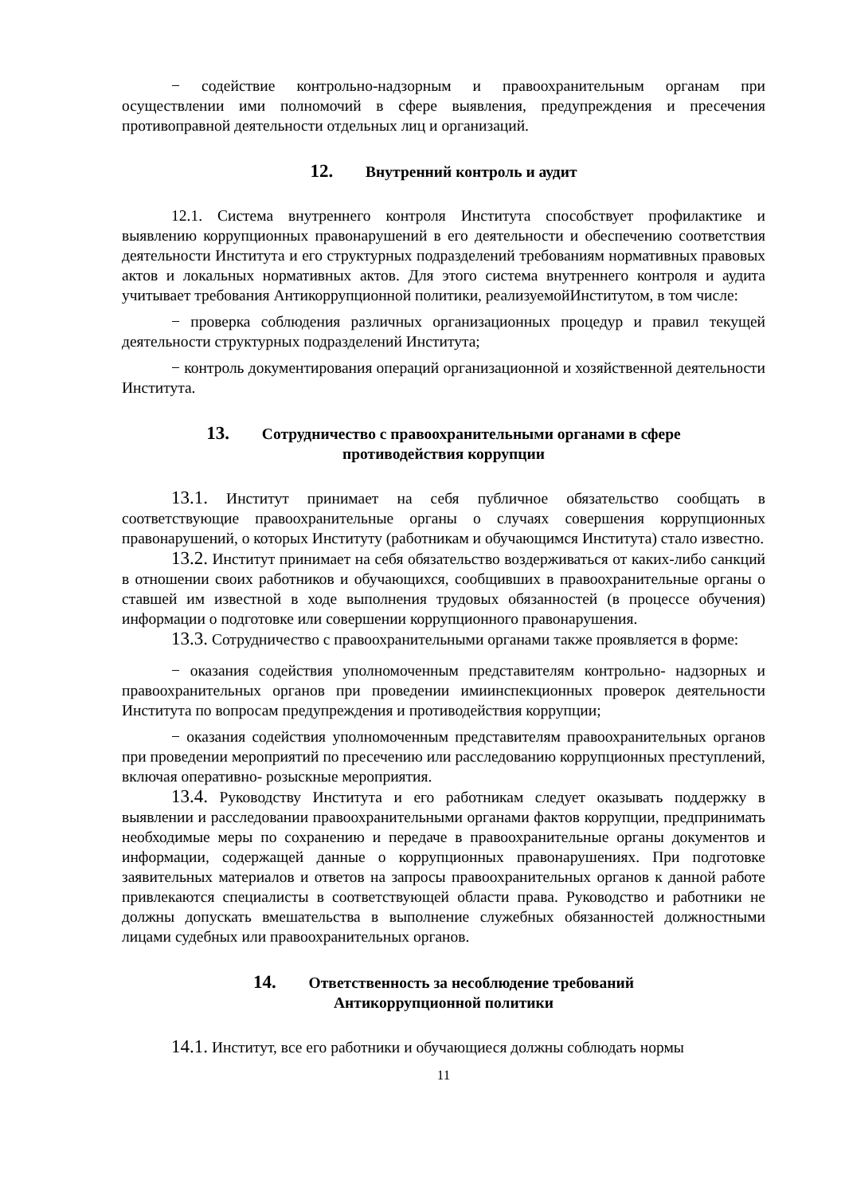− содействие контрольно-надзорным и правоохранительным органам при осуществлении ими полномочий в сфере выявления, предупреждения и пресечения противоправной деятельности отдельных лиц и организаций.
12. Внутренний контроль и аудит
12.1. Система внутреннего контроля Института способствует профилактике и выявлению коррупционных правонарушений в его деятельности и обеспечению соответствия деятельности Института и его структурных подразделений требованиям нормативных правовых актов и локальных нормативных актов. Для этого система внутреннего контроля и аудита учитывает требования Антикоррупционной политики, реализуемойИнститутом, в том числе:
− проверка соблюдения различных организационных процедур и правил текущей деятельности структурных подразделений Института;
− контроль документирования операций организационной и хозяйственной деятельности Института.
13. Сотрудничество с правоохранительными органами в сфере
противодействия коррупции
13.1. Институт принимает на себя публичное обязательство сообщать в соответствующие правоохранительные органы о случаях совершения коррупционных правонарушений, о которых Институту (работникам и обучающимся Института) стало известно.
13.2. Институт принимает на себя обязательство воздерживаться от каких-либо санкций в отношении своих работников и обучающихся, сообщивших в правоохранительные органы о ставшей им известной в ходе выполнения трудовых обязанностей (в процессе обучения) информации о подготовке или совершении коррупционного правонарушения.
13.3. Сотрудничество с правоохранительными органами также проявляется в форме:
− оказания содействия уполномоченным представителям контрольно- надзорных и правоохранительных органов при проведении имиинспекционных проверок деятельности Института по вопросам предупреждения и противодействия коррупции;
− оказания содействия уполномоченным представителям правоохранительных органов при проведении мероприятий по пресечению или расследованию коррупционных преступлений, включая оперативно- розыскные мероприятия.
13.4. Руководству Института и его работникам следует оказывать поддержку в выявлении и расследовании правоохранительными органами фактов коррупции, предпринимать необходимые меры по сохранению и передаче в правоохранительные органы документов и информации, содержащей данные о коррупционных правонарушениях. При подготовке заявительных материалов и ответов на запросы правоохранительных органов к данной работе привлекаются специалисты в соответствующей области права. Руководство и работники не должны допускать вмешательства в выполнение служебных обязанностей должностными лицами судебных или правоохранительных органов.
14. Ответственность за несоблюдение требований
Антикоррупционной политики
14.1. Институт, все его работники и обучающиеся должны соблюдать нормы
11